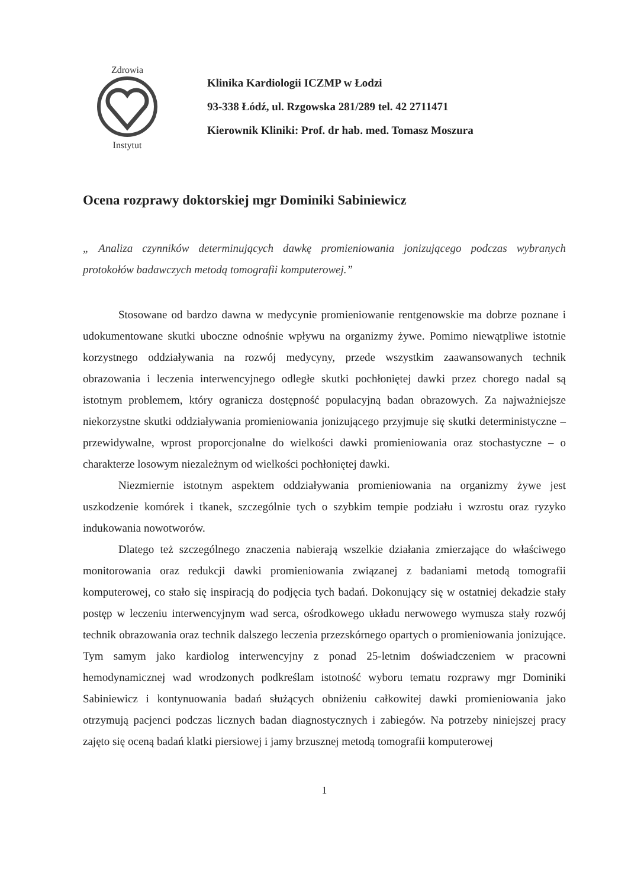Zdrowia
Instytut
Klinika Kardiologii ICZMP w Łodzi
93-338 Łódź, ul. Rzgowska 281/289 tel. 42 2711471
Kierownik Kliniki: Prof. dr hab. med. Tomasz Moszura
Ocena rozprawy doktorskiej mgr Dominiki Sabiniewicz
„ Analiza czynników determinujących dawkę promieniowania jonizującego podczas wybranych protokołów badawczych metodą tomografii komputerowej.”
Stosowane od bardzo dawna w medycynie promieniowanie rentgenowskie ma dobrze poznane i udokumentowane skutki uboczne odnośnie wpływu na organizmy żywe. Pomimo niewątpliwe istotnie korzystnego oddziaływania na rozwój medycyny, przede wszystkim zaawansowanych technik obrazowania i leczenia interwencyjnego odległe skutki pochłoniętej dawki przez chorego nadal są istotnym problemem, który ogranicza dostępność populacyjną badan obrazowych. Za najważniejsze niekorzystne skutki oddziaływania promieniowania jonizującego przyjmuje się skutki deterministyczne – przewidywalne, wprost proporcjonalne do wielkości dawki promieniowania oraz stochastyczne – o charakterze losowym niezależnym od wielkości pochłoniętej dawki.
Niezmiernie istotnym aspektem oddziaływania promieniowania na organizmy żywe jest uszkodzenie komórek i tkanek, szczególnie tych o szybkim tempie podziału i wzrostu oraz ryzyko indukowania nowotworów.
Dlatego też szczególnego znaczenia nabierają wszelkie działania zmierzające do właściwego monitorowania oraz redukcji dawki promieniowania związanej z badaniami metodą tomografii komputerowej, co stało się inspiracją do podjęcia tych badań. Dokonujący się w ostatniej dekadzie stały postęp w leczeniu interwencyjnym wad serca, ośrodkowego układu nerwowego wymusza stały rozwój technik obrazowania oraz technik dalszego leczenia przezskórnego opartych o promieniowania jonizujące. Tym samym jako kardiolog interwencyjny z ponad 25-letnim doświadczeniem w pracowni hemodynamicznej wad wrodzonych podkreślam istotność wyboru tematu rozprawy mgr Dominiki Sabiniewicz i kontynuowania badań służących obniżeniu całkowitej dawki promieniowania jako otrzymują pacjenci podczas licznych badan diagnostycznych i zabiegów. Na potrzeby niniejszej pracy zajęto się oceną badań klatki piersiowej i jamy brzusznej metodą tomografii komputerowej
1